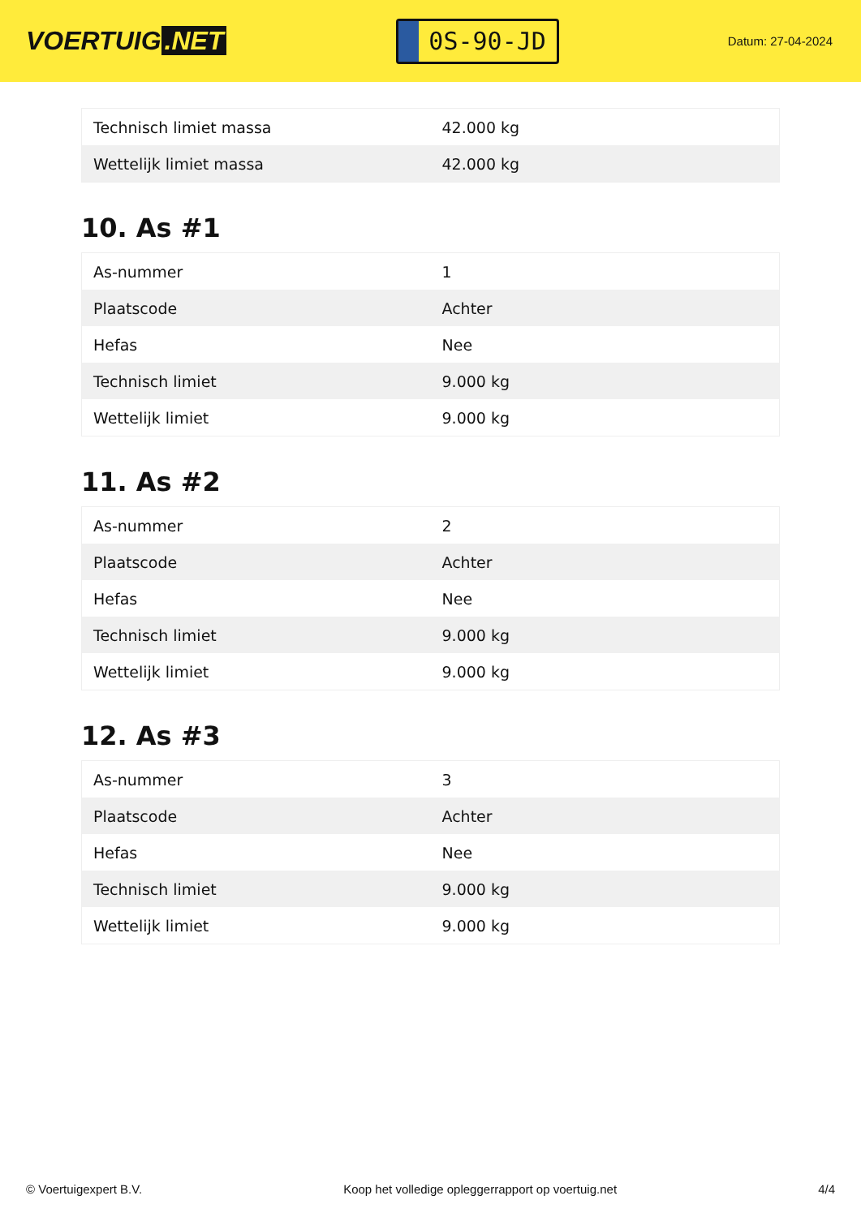VOERTUIG.NET
0S-90-JD
Datum: 27-04-2024
| Technisch limiet massa | 42.000 kg |
| Wettelijk limiet massa | 42.000 kg |
10. As #1
| As-nummer | 1 |
| Plaatscode | Achter |
| Hefas | Nee |
| Technisch limiet | 9.000 kg |
| Wettelijk limiet | 9.000 kg |
11. As #2
| As-nummer | 2 |
| Plaatscode | Achter |
| Hefas | Nee |
| Technisch limiet | 9.000 kg |
| Wettelijk limiet | 9.000 kg |
12. As #3
| As-nummer | 3 |
| Plaatscode | Achter |
| Hefas | Nee |
| Technisch limiet | 9.000 kg |
| Wettelijk limiet | 9.000 kg |
© Voertuigexpert B.V. Koop het volledige opleggerrapport op voertuig.net 4/4